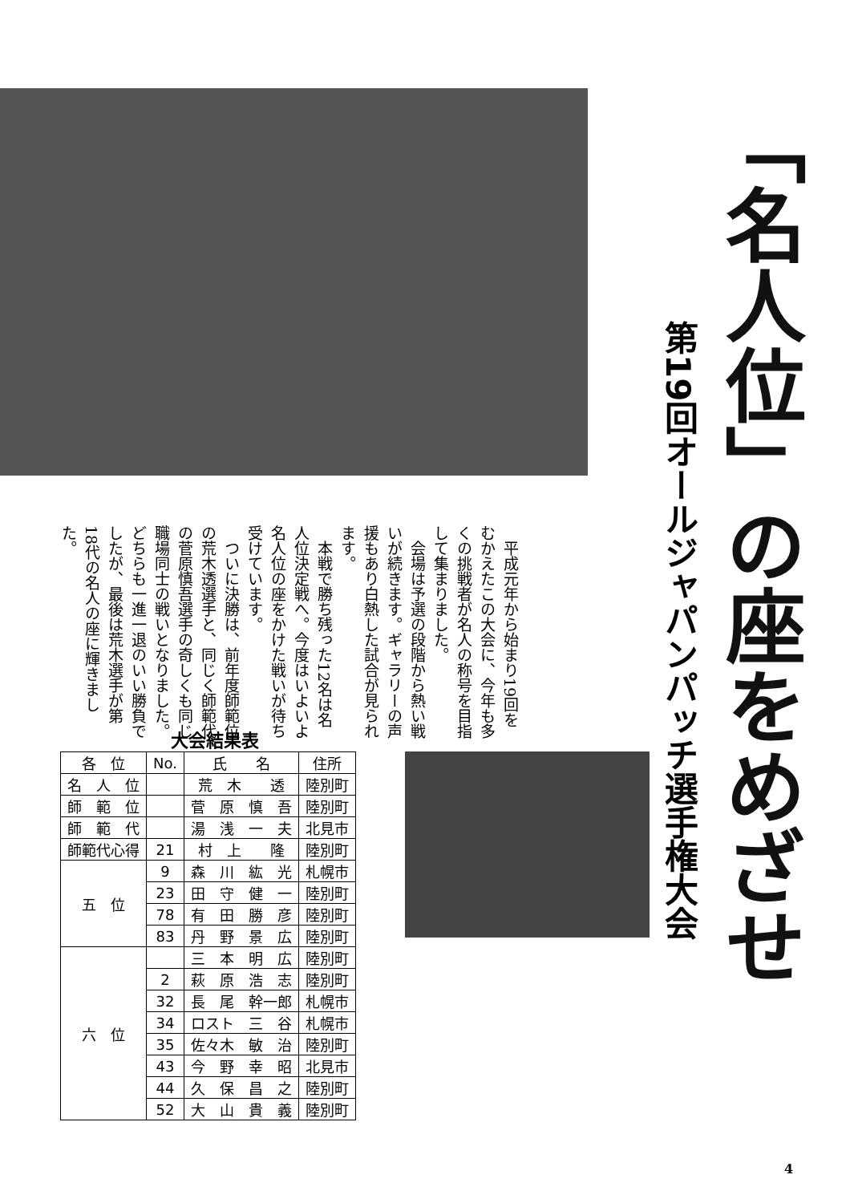「名人位」の座をめざせ
第19回オールジャパンパッチ選手権大会
　平成元年から始まり19回をむかえたこの大会に、今年も多くの挑戦者が名人の称号を目指して集まりました。
　会場は予選の段階から熱い戦いが続きます。ギャラリーの声援もあり白熱した試合が見られます。
　本戦で勝ち残った12名は名人位決定戦へ。今度はいよいよ名人位の座をかけた戦いが待ち受けています。
　ついに決勝は、前年度師範位の荒木透選手と、同じく師範代の菅原慎吾選手の奇しくも同じ職場同士の戦いとなりました。どちらも一進一退のいい勝負でしたが、最後は荒木選手が第18代の名人の座に輝きました。
大会結果表
| 各 位 | No. | 氏 名 | 住所 |
| --- | --- | --- | --- |
| 名 人 位 | | 荒 木 透 | 陸別町 |
| 師 範 位 | | 菅 原 慎 吾 | 陸別町 |
| 師 範 代 | | 湯 浅 一 夫 | 北見市 |
| 師範代心得 | 21 | 村 上 隆 | 陸別町 |
| 五 位 | 9 | 森 川 紘 光 | 札幌市 |
| | 23 | 田 守 健 一 | 陸別町 |
| | 78 | 有 田 勝 彦 | 陸別町 |
| | 83 | 丹 野 景 広 | 陸別町 |
| 六 位 | | 三 本 明 広 | 陸別町 |
| | 2 | 萩 原 浩 志 | 陸別町 |
| | 32 | 長 尾 幹一郎 | 札幌市 |
| | 34 | ロスト 三 谷 | 札幌市 |
| | 35 | 佐々木 敏 治 | 陸別町 |
| | 43 | 今 野 幸 昭 | 北見市 |
| | 44 | 久 保 昌 之 | 陸別町 |
| | 52 | 大 山 貴 義 | 陸別町 |
4